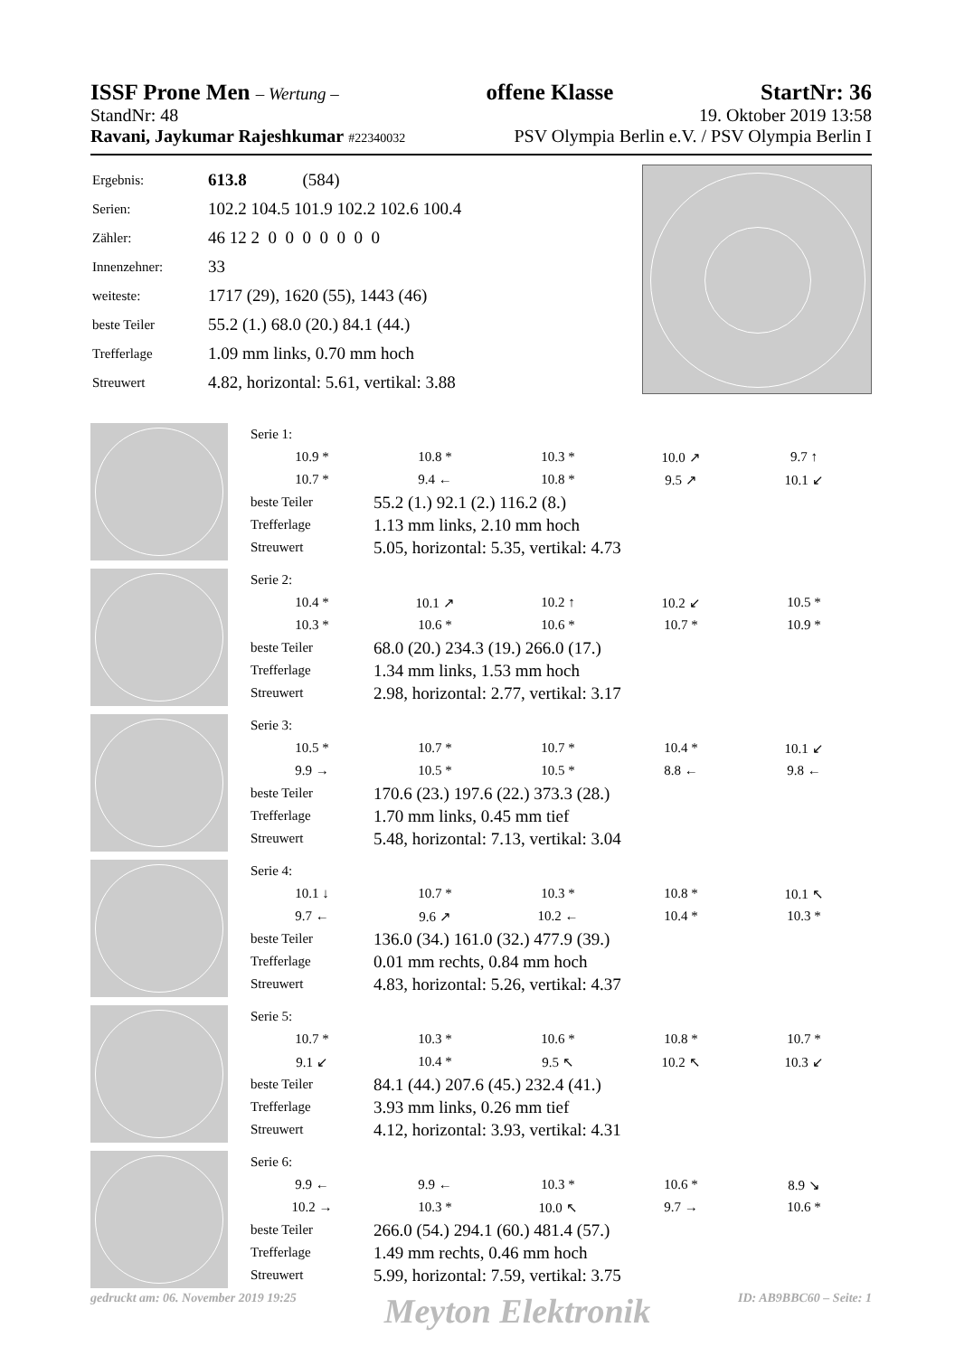ISSF Prone Men – Wertung – offene Klasse StartNr: 36
StandNr: 48 19. Oktober 2019 13:58
Ravani, Jaykumar Rajeshkumar #22340032 PSV Olympia Berlin e.V. / PSV Olympia Berlin I
| Ergebnis: | 613.8 (584) |
| Serien: | 102.2 104.5 101.9 102.2 102.6 100.4 |
| Zähler: | 46 12 2 0 0 0 0 0 0 0 |
| Innenzehner: | 33 |
| weiteste: | 1717 (29), 1620 (55), 1443 (46) |
| beste Teiler | 55.2 (1.) 68.0 (20.) 84.1 (44.) |
| Trefferlage | 1.09 mm links, 0.70 mm hoch |
| Streuwert | 4.82, horizontal: 5.61, vertikal: 3.88 |
| Serie 1: | | | | |
| 10.9 * | 10.8 * | 10.3 * | 10.0 ↗ | 9.7 ↑ |
| 10.7 * | 9.4 ← | 10.8 * | 9.5 ↗ | 10.1 ↙ |
| beste Teiler | 55.2 (1.) 92.1 (2.) 116.2 (8.) | | | |
| Trefferlage | 1.13 mm links, 2.10 mm hoch | | | |
| Streuwert | 5.05, horizontal: 5.35, vertikal: 4.73 | | | |
| Serie 2: | | | | |
| 10.4 * | 10.1 ↗ | 10.2 ↑ | 10.2 ↙ | 10.5 * |
| 10.3 * | 10.6 * | 10.6 * | 10.7 * | 10.9 * |
| beste Teiler | 68.0 (20.) 234.3 (19.) 266.0 (17.) | | | |
| Trefferlage | 1.34 mm links, 1.53 mm hoch | | | |
| Streuwert | 2.98, horizontal: 2.77, vertikal: 3.17 | | | |
| Serie 3: | | | | |
| 10.5 * | 10.7 * | 10.7 * | 10.4 * | 10.1 ↙ |
| 9.9 → | 10.5 * | 10.5 * | 8.8 ← | 9.8 ← |
| beste Teiler | 170.6 (23.) 197.6 (22.) 373.3 (28.) | | | |
| Trefferlage | 1.70 mm links, 0.45 mm tief | | | |
| Streuwert | 5.48, horizontal: 7.13, vertikal: 3.04 | | | |
| Serie 4: | | | | |
| 10.1 ↓ | 10.7 * | 10.3 * | 10.8 * | 10.1 ↖ |
| 9.7 ← | 9.6 ↗ | 10.2 ← | 10.4 * | 10.3 * |
| beste Teiler | 136.0 (34.) 161.0 (32.) 477.9 (39.) | | | |
| Trefferlage | 0.01 mm rechts, 0.84 mm hoch | | | |
| Streuwert | 4.83, horizontal: 5.26, vertikal: 4.37 | | | |
| Serie 5: | | | | |
| 10.7 * | 10.3 * | 10.6 * | 10.8 * | 10.7 * |
| 9.1 ↙ | 10.4 * | 9.5 ↖ | 10.2 ↖ | 10.3 ↙ |
| beste Teiler | 84.1 (44.) 207.6 (45.) 232.4 (41.) | | | |
| Trefferlage | 3.93 mm links, 0.26 mm tief | | | |
| Streuwert | 4.12, horizontal: 3.93, vertikal: 4.31 | | | |
| Serie 6: | | | | |
| 9.9 ← | 9.9 ← | 10.3 * | 10.6 * | 8.9 ↘ |
| 10.2 → | 10.3 * | 10.0 ↖ | 9.7 → | 10.6 * |
| beste Teiler | 266.0 (54.) 294.1 (60.) 481.4 (57.) | | | |
| Trefferlage | 1.49 mm rechts, 0.46 mm hoch | | | |
| Streuwert | 5.99, horizontal: 7.59, vertikal: 3.75 | | | |
gedruckt am: 06. November 2019 19:25 Meyton Elektronik ID: AB9BBC60 – Seite: 1